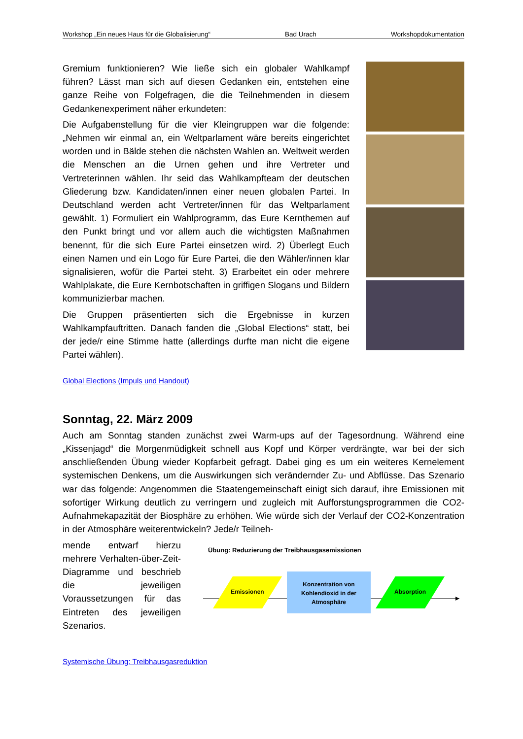Workshop „Ein neues Haus für die Globalisierung“Bad Urach Workshopdokumentation
Gremium funktionieren? Wie ließe sich ein globaler Wahlkampf führen? Lässt man sich auf diesen Gedanken ein, entstehen eine ganze Reihe von Folgefragen, die die Teilnehmenden in diesem Gedankenexperiment näher erkundeten:
Die Aufgabenstellung für die vier Kleingruppen war die folgende: „Nehmen wir einmal an, ein Weltparlament wäre bereits eingerichtet worden und in Bälde stehen die nächsten Wahlen an. Weltweit werden die Menschen an die Urnen gehen und ihre Vertreter und Vertreterinnen wählen. Ihr seid das Wahlkampfteam der deutschen Gliederung bzw. Kandidaten/innen einer neuen globalen Partei. In Deutschland werden acht Vertreter/innen für das Weltparlament gewählt. 1) Formuliert ein Wahlprogramm, das Eure Kernthemen auf den Punkt bringt und vor allem auch die wichtigsten Maßnahmen benennt, für die sich Eure Partei einsetzen wird. 2) Überlegt Euch einen Namen und ein Logo für Eure Partei, die den Wähler/innen klar signalisieren, wofür die Partei steht. 3) Erarbeitet ein oder mehrere Wahlplakate, die Eure Kernbotschaften in griffigen Slogans und Bildern kommunizierbar machen.
Die Gruppen präsentierten sich die Ergebnisse in kurzen Wahlkampfauftritten. Danach fanden die „Global Elections“ statt, bei der jede/r eine Stimme hatte (allerdings durfte man nicht die eigene Partei wählen).
Global Elections (Impuls und Handout)
Sonntag, 22. März 2009
Auch am Sonntag standen zunächst zwei Warm-ups auf der Tagesordnung. Während eine „Kissenjagd“ die Morgenmüdigkeit schnell aus Kopf und Körper verdrängte, war bei der sich anschließenden Übung wieder Kopfarbeit gefragt. Dabei ging es um ein weiteres Kernelement systemischen Denkens, um die Auswirkungen sich verändernder Zu- und Abflüsse. Das Szenario war das folgende: Angenommen die Staatengemeinschaft einigt sich darauf, ihre Emissionen mit sofortiger Wirkung deutlich zu verringern und zugleich mit Aufforstungsprogrammen die CO2-Aufnahmekapazität der Biosphäre zu erhöhen. Wie würde sich der Verlauf der CO2-Konzentration in der Atmosphäre weiterentwickeln? Jede/r Teilneh-
mende entwarf hierzu mehrere Verhalten-über-Zeit-Diagramme und beschrieb die jeweiligen Voraussetzungen für das Eintreten des jeweiligen Szenarios.
Übung: Reduzierung der Treibhausgasemissionen
Emissionen
Konzentration von
Kohlendioxid in der
Atmosphäre
Absorption
Systemische Übung: Treibhausgasreduktion